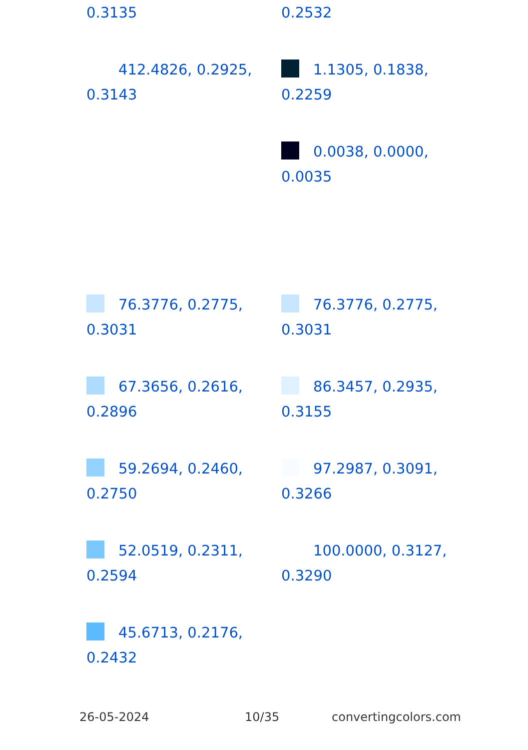0.3135 0.2532
412.4826, 0.2925, 0.3143
1.1305, 0.1838, 0.2259
0.0038, 0.0000, 0.0035
76.3776, 0.2775, 0.3031
76.3776, 0.2775, 0.3031
67.3656, 0.2616, 0.2896
86.3457, 0.2935, 0.3155
59.2694, 0.2460, 0.2750
97.2987, 0.3091, 0.3266
52.0519, 0.2311, 0.2594
100.0000, 0.3127, 0.3290
45.6713, 0.2176, 0.2432
26-05-2024 10/35 convertingcolors.com